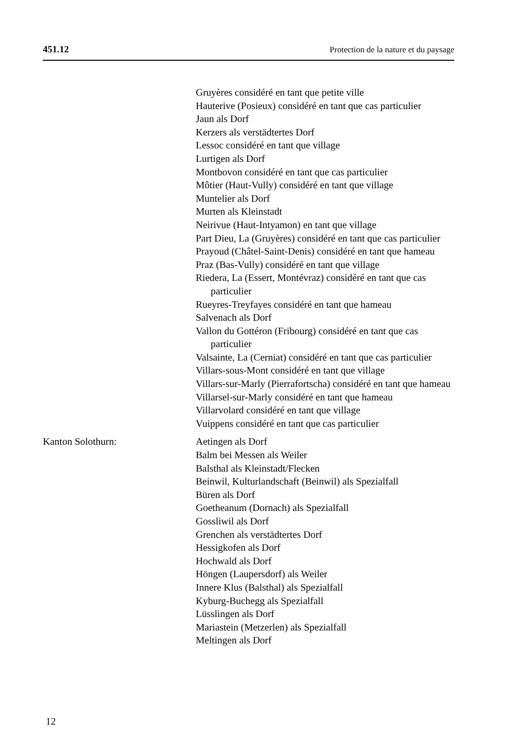451.12 Protection de la nature et du paysage
Gruyères considéré en tant que petite ville
Hauterive (Posieux) considéré en tant que cas particulier
Jaun als Dorf
Kerzers als verstädtertes Dorf
Lessoc considéré en tant que village
Lurtigen als Dorf
Montbovon considéré en tant que cas particulier
Môtier (Haut-Vully) considéré en tant que village
Muntelier als Dorf
Murten als Kleinstadt
Neirivue (Haut-Intyamon) en tant que village
Part Dieu, La (Gruyères) considéré en tant que cas particulier
Prayoud (Châtel-Saint-Denis) considéré en tant que hameau
Praz (Bas-Vully) considéré en tant que village
Riedera, La (Essert, Montévraz) considéré en tant que cas particulier
Rueyres-Treyfayes considéré en tant que hameau
Salvenach als Dorf
Vallon du Gottéron (Fribourg) considéré en tant que cas particulier
Valsainte, La (Cerniat) considéré en tant que cas particulier
Villars-sous-Mont considéré en tant que village
Villars-sur-Marly (Pierrafortscha) considéré en tant que hameau
Villarsel-sur-Marly considéré en tant que hameau
Villarvolard considéré en tant que village
Vuippens considéré en tant que cas particulier
Kanton Solothurn: Aetingen als Dorf
Balm bei Messen als Weiler
Balsthal als Kleinstadt/Flecken
Beinwil, Kulturlandschaft (Beinwil) als Spezialfall
Büren als Dorf
Goetheanum (Dornach) als Spezialfall
Gossliwil als Dorf
Grenchen als verstädtertes Dorf
Hessigkofen als Dorf
Hochwald als Dorf
Höngen (Laupersdorf) als Weiler
Innere Klus (Balsthal) als Spezialfall
Kyburg-Buchegg als Spezialfall
Lüsslingen als Dorf
Mariastein (Metzerlen) als Spezialfall
Meltingen als Dorf
12